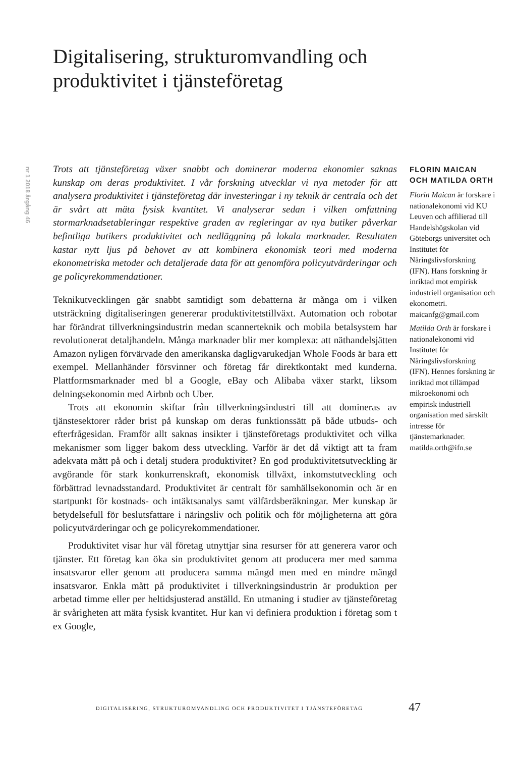Digitalisering, strukturomvandling och produktivitet i tjänsteföretag
nr 1 2018 årgång 46
Trots att tjänsteföretag växer snabbt och dominerar moderna ekonomier saknas kunskap om deras produktivitet. I vår forskning utvecklar vi nya metoder för att analysera produktivitet i tjänsteföretag där investeringar i ny teknik är centrala och det är svårt att mäta fysisk kvantitet. Vi analyserar sedan i vilken omfattning stormarknadsetableringar respektive graden av regleringar av nya butiker påverkar befintliga butikers produktivitet och nedläggning på lokala marknader. Resultaten kastar nytt ljus på behovet av att kombinera ekonomisk teori med moderna ekonometriska metoder och detaljerade data för att genomföra policyutvärderingar och ge policyrekommendationer.
Teknikutvecklingen går snabbt samtidigt som debatterna är många om i vilken utsträckning digitaliseringen genererar produktivitetstillväxt. Automation och robotar har förändrat tillverkningsindustrin medan scannerteknik och mobila betalsystem har revolutionerat detaljhandeln. Många marknader blir mer komplexa: att näthandelsjätten Amazon nyligen förvärvade den amerikanska dagligvarukedjan Whole Foods är bara ett exempel. Mellanhänder försvinner och företag får direktkontakt med kunderna. Plattformsmarknader med bl a Google, eBay och Alibaba växer starkt, liksom delningsekonomin med Airbnb och Uber.
Trots att ekonomin skiftar från tillverkningsindustri till att domineras av tjänstesektorer råder brist på kunskap om deras funktionssätt på både utbuds- och efterfrågesidan. Framför allt saknas insikter i tjänsteföretags produktivitet och vilka mekanismer som ligger bakom dess utveckling. Varför är det då viktigt att ta fram adekvata mått på och i detalj studera produktivitet? En god produktivitetsutveckling är avgörande för stark konkurrenskraft, ekonomisk tillväxt, inkomstutveckling och förbättrad levnadsstandard. Produktivitet är centralt för samhällsekonomin och är en startpunkt för kostnads- och intäktsanalys samt välfärdsberäkningar. Mer kunskap är betydelsefull för beslutsfattare i näringsliv och politik och för möjligheterna att göra policyutvärderingar och ge policyrekommendationer.
Produktivitet visar hur väl företag utnyttjar sina resurser för att generera varor och tjänster. Ett företag kan öka sin produktivitet genom att producera mer med samma insatsvaror eller genom att producera samma mängd men med en mindre mängd insatsvaror. Enkla mått på produktivitet i tillverkningsindustrin är produktion per arbetad timme eller per heltidsjusterad anställd. En utmaning i studier av tjänsteföretag är svårigheten att mäta fysisk kvantitet. Hur kan vi definiera produktion i företag som t ex Google,
FLORIN MAICAN OCH MATILDA ORTH
Florin Maican är forskare i nationalekonomi vid KU Leuven och affilierad till Handelshögskolan vid Göteborgs universitet och Institutet för Näringslivsforskning (IFN). Hans forskning är inriktad mot empirisk industriell organisation och ekonometri. maicanfg@gmail.com
Matilda Orth är forskare i nationalekonomi vid Institutet för Näringslivsforskning (IFN). Hennes forskning är inriktad mot tillämpad mikroekonomi och empirisk industriell organisation med särskilt intresse för tjänstemarknader. matilda.orth@ifn.se
DIGITALISERING, STRUKTUROMVANDLING OCH PRODUKTIVITET I TJÄNSTEFÖRETAG
47